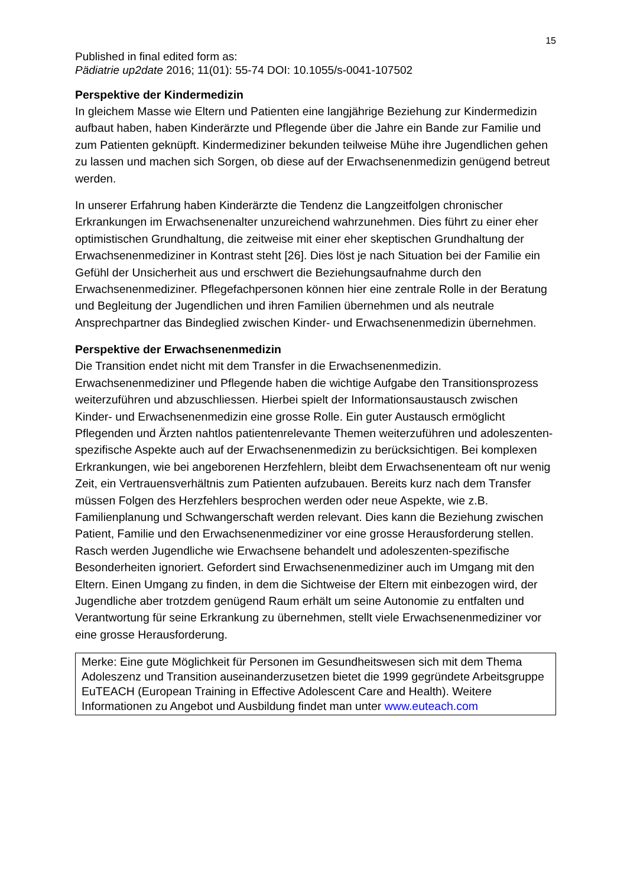15
Published in final edited form as:
Pädiatrie up2date 2016; 11(01): 55-74 DOI: 10.1055/s-0041-107502
Perspektive der Kindermedizin
In gleichem Masse wie Eltern und Patienten eine langjährige Beziehung zur Kindermedizin aufbaut haben, haben Kinderärzte und Pflegende über die Jahre ein Bande zur Familie und zum Patienten geknüpft. Kindermediziner bekunden teilweise Mühe ihre Jugendlichen gehen zu lassen und machen sich Sorgen, ob diese auf der Erwachsenenmedizin genügend betreut werden.
In unserer Erfahrung haben Kinderärzte die Tendenz die Langzeitfolgen chronischer Erkrankungen im Erwachsenenalter unzureichend wahrzunehmen. Dies führt zu einer eher optimistischen Grundhaltung, die zeitweise mit einer eher skeptischen Grundhaltung der Erwachsenenmediziner in Kontrast steht [26]. Dies löst je nach Situation bei der Familie ein Gefühl der Unsicherheit aus und erschwert die Beziehungsaufnahme durch den Erwachsenenmediziner. Pflegefachpersonen können hier eine zentrale Rolle in der Beratung und Begleitung der Jugendlichen und ihren Familien übernehmen und als neutrale Ansprechpartner das Bindeglied zwischen Kinder- und Erwachsenenmedizin übernehmen.
Perspektive der Erwachsenenmedizin
Die Transition endet nicht mit dem Transfer in die Erwachsenenmedizin. Erwachsenenmediziner und Pflegende haben die wichtige Aufgabe den Transitionsprozess weiterzuführen und abzuschliessen. Hierbei spielt der Informationsaustausch zwischen Kinder- und Erwachsenenmedizin eine grosse Rolle. Ein guter Austausch ermöglicht Pflegenden und Ärzten nahtlos patientenrelevante Themen weiterzuführen und adoleszenten-spezifische Aspekte auch auf der Erwachsenenmedizin zu berücksichtigen. Bei komplexen Erkrankungen, wie bei angeborenen Herzfehlern, bleibt dem Erwachsenenteam oft nur wenig Zeit, ein Vertrauensverhältnis zum Patienten aufzubauen. Bereits kurz nach dem Transfer müssen Folgen des Herzfehlers besprochen werden oder neue Aspekte, wie z.B. Familienplanung und Schwangerschaft werden relevant. Dies kann die Beziehung zwischen Patient, Familie und den Erwachsenenmediziner vor eine grosse Herausforderung stellen. Rasch werden Jugendliche wie Erwachsene behandelt und adoleszenten-spezifische Besonderheiten ignoriert. Gefordert sind Erwachsenenmediziner auch im Umgang mit den Eltern. Einen Umgang zu finden, in dem die Sichtweise der Eltern mit einbezogen wird, der Jugendliche aber trotzdem genügend Raum erhält um seine Autonomie zu entfalten und Verantwortung für seine Erkrankung zu übernehmen, stellt viele Erwachsenenmediziner vor eine grosse Herausforderung.
Merke: Eine gute Möglichkeit für Personen im Gesundheitswesen sich mit dem Thema Adoleszenz und Transition auseinanderzusetzen bietet die 1999 gegründete Arbeitsgruppe EuTEACH (European Training in Effective Adolescent Care and Health). Weitere Informationen zu Angebot und Ausbildung findet man unter www.euteach.com